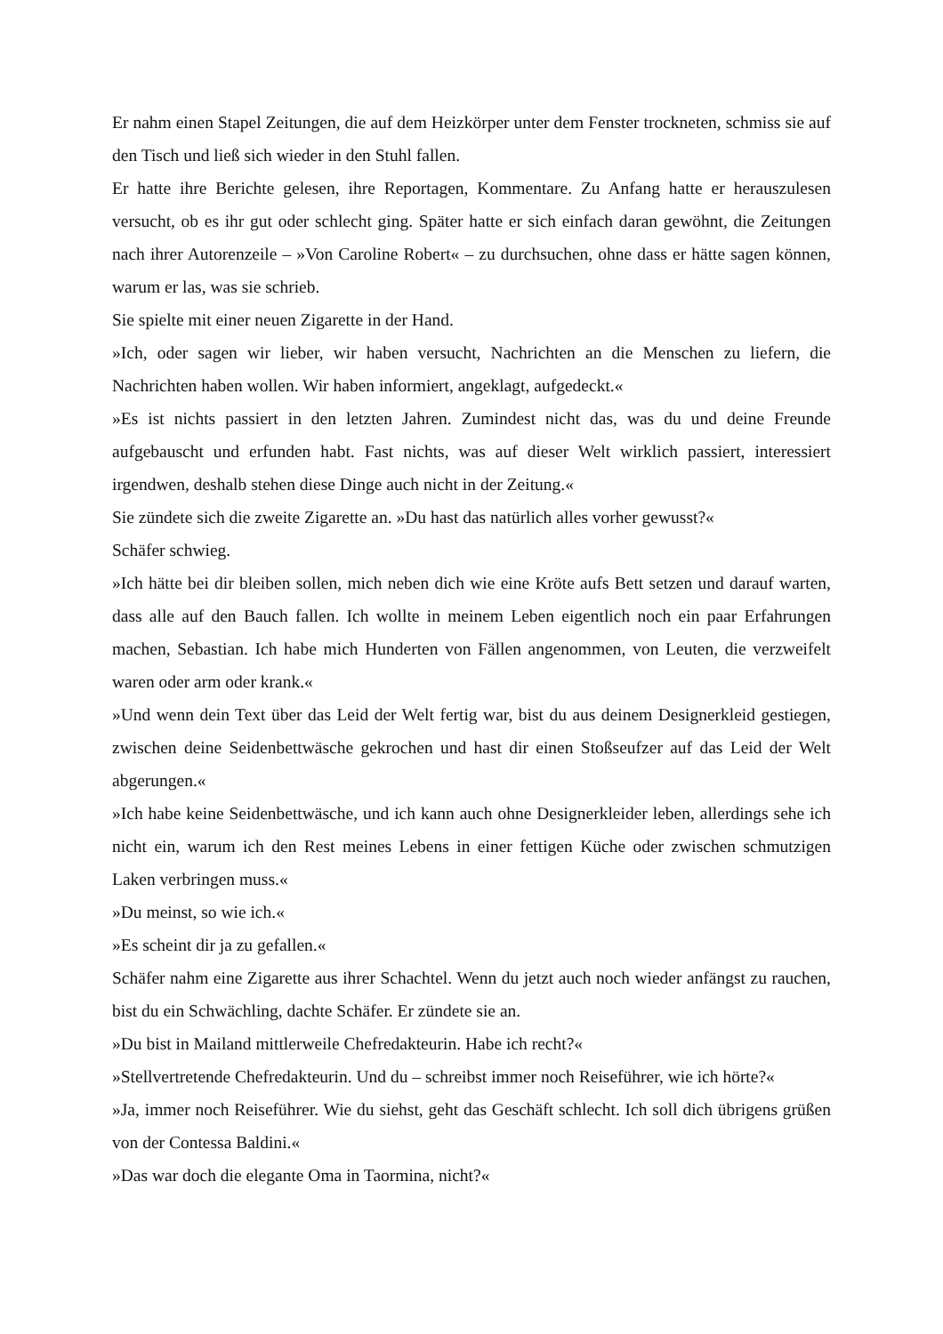Er nahm einen Stapel Zeitungen, die auf dem Heizkörper unter dem Fenster trockneten, schmiss sie auf den Tisch und ließ sich wieder in den Stuhl fallen.
Er hatte ihre Berichte gelesen, ihre Reportagen, Kommentare. Zu Anfang hatte er herauszulesen versucht, ob es ihr gut oder schlecht ging. Später hatte er sich einfach daran gewöhnt, die Zeitungen nach ihrer Autorenzeile – »Von Caroline Robert« – zu durchsuchen, ohne dass er hätte sagen können, warum er las, was sie schrieb.
Sie spielte mit einer neuen Zigarette in der Hand.
»Ich, oder sagen wir lieber, wir haben versucht, Nachrichten an die Menschen zu liefern, die Nachrichten haben wollen. Wir haben informiert, angeklagt, aufgedeckt.«
»Es ist nichts passiert in den letzten Jahren. Zumindest nicht das, was du und deine Freunde aufgebauscht und erfunden habt. Fast nichts, was auf dieser Welt wirklich passiert, interessiert irgendwen, deshalb stehen diese Dinge auch nicht in der Zeitung.«
Sie zündete sich die zweite Zigarette an. »Du hast das natürlich alles vorher gewusst?«
Schäfer schwieg.
»Ich hätte bei dir bleiben sollen, mich neben dich wie eine Kröte aufs Bett setzen und darauf warten, dass alle auf den Bauch fallen. Ich wollte in meinem Leben eigentlich noch ein paar Erfahrungen machen, Sebastian. Ich habe mich Hunderten von Fällen angenommen, von Leuten, die verzweifelt waren oder arm oder krank.«
»Und wenn dein Text über das Leid der Welt fertig war, bist du aus deinem Designerkleid gestiegen, zwischen deine Seidenbettwäsche gekrochen und hast dir einen Stoßseufzer auf das Leid der Welt abgerungen.«
»Ich habe keine Seidenbettwäsche, und ich kann auch ohne Designerkleider leben, allerdings sehe ich nicht ein, warum ich den Rest meines Lebens in einer fettigen Küche oder zwischen schmutzigen Laken verbringen muss.«
»Du meinst, so wie ich.«
»Es scheint dir ja zu gefallen.«
Schäfer nahm eine Zigarette aus ihrer Schachtel. Wenn du jetzt auch noch wieder anfängst zu rauchen, bist du ein Schwächling, dachte Schäfer. Er zündete sie an.
»Du bist in Mailand mittlerweile Chefredakteurin. Habe ich recht?«
»Stellvertretende Chefredakteurin. Und du – schreibst immer noch Reiseführer, wie ich hörte?«
»Ja, immer noch Reiseführer. Wie du siehst, geht das Geschäft schlecht. Ich soll dich übrigens grüßen von der Contessa Baldini.«
»Das war doch die elegante Oma in Taormina, nicht?«